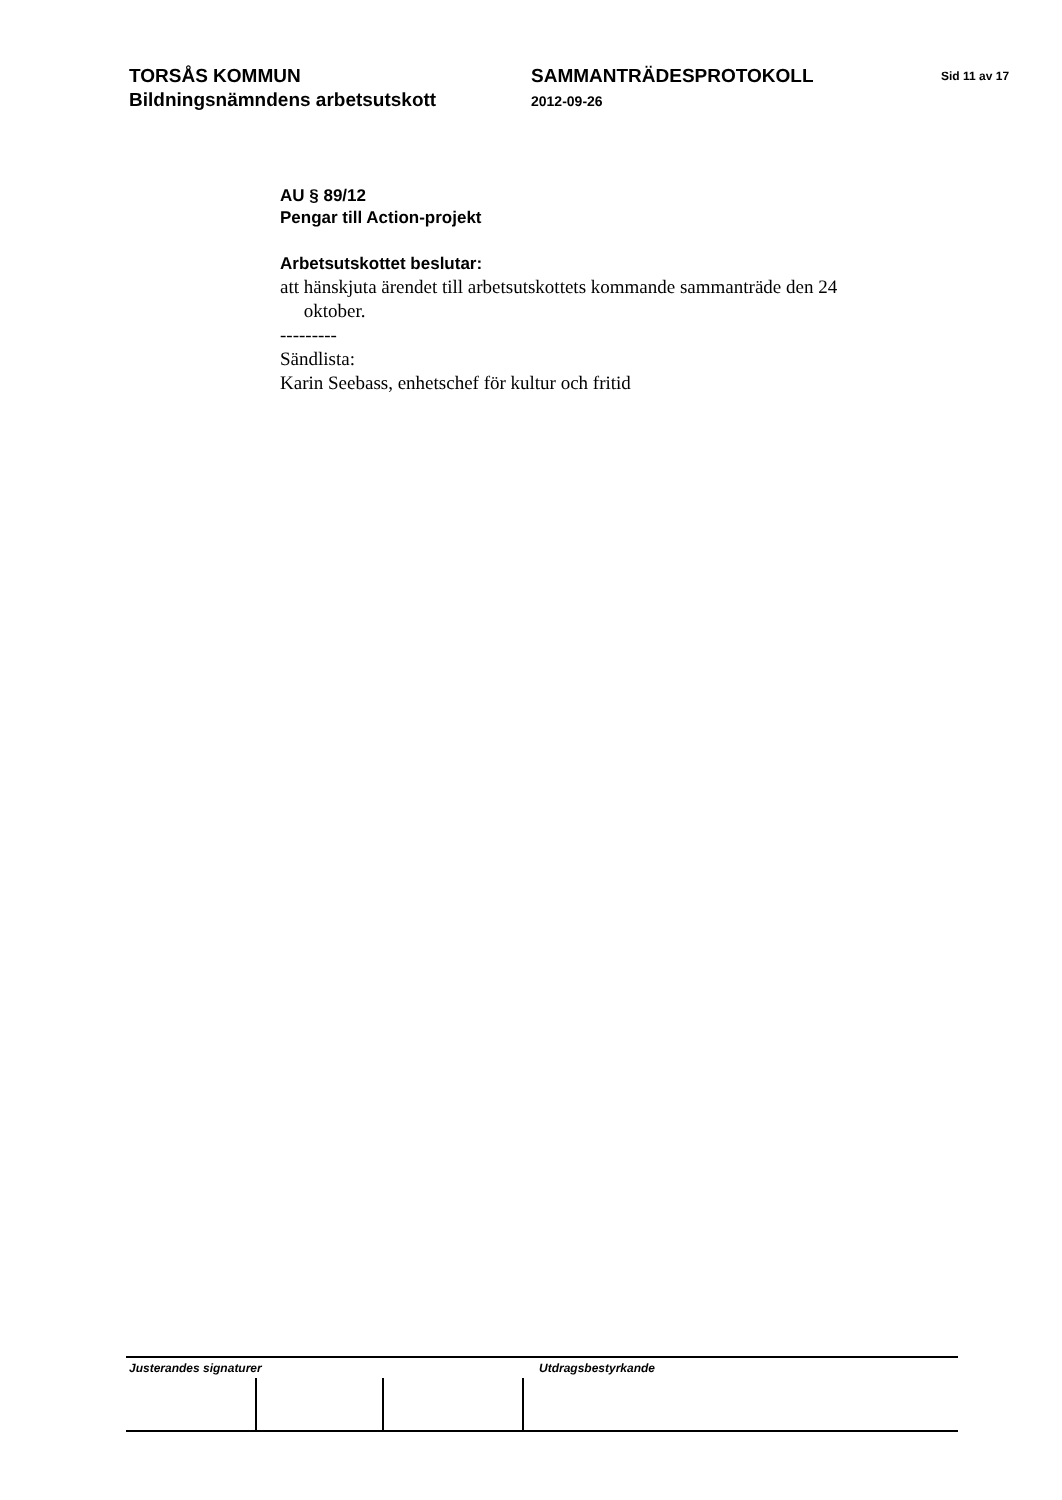TORSÅS KOMMUN
Bildningsnämndens arbetsutskott
SAMMANTRÄDESPROTOKOLL
2012-09-26
Sid 11 av 17
AU § 89/12
Pengar till Action-projekt
Arbetsutskottet beslutar:
att hänskjuta ärendet till arbetsutskottets kommande sammanträde den 24
oktober.
---------
Sändlista:
Karin Seebass, enhetschef för kultur och fritid
Justerandes signaturer Utdragsbestyrkande